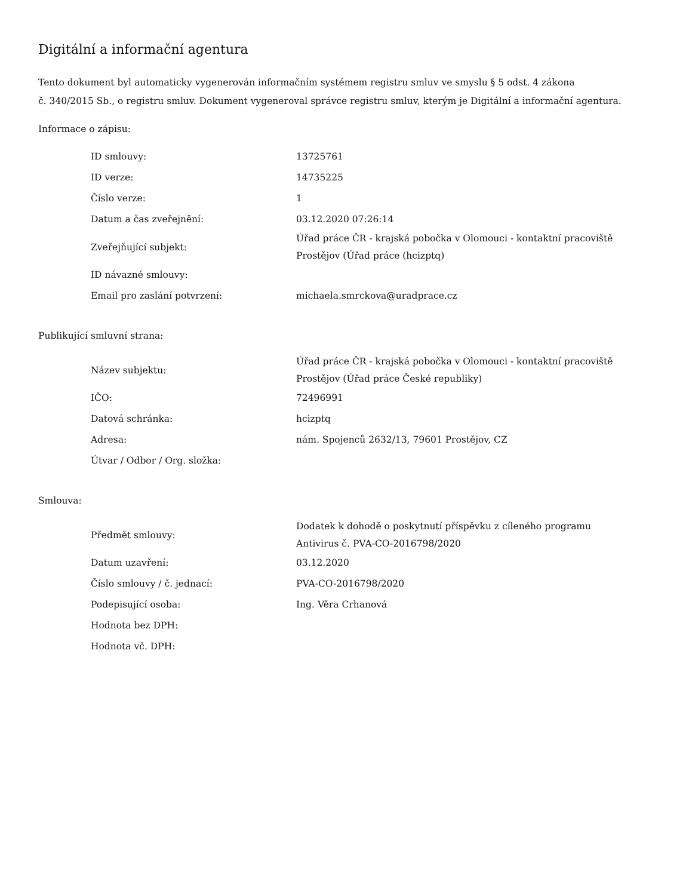Digitální a informační agentura
Tento dokument byl automaticky vygenerován informačním systémem registru smluv ve smyslu § 5 odst. 4 zákona
č. 340/2015 Sb., o registru smluv. Dokument vygeneroval správce registru smluv, kterým je Digitální a informační agentura.
Informace o zápisu:
| ID smlouvy: | 13725761 |
| ID verze: | 14735225 |
| Číslo verze: | 1 |
| Datum a čas zveřejnění: | 03.12.2020 07:26:14 |
| Zveřejňující subjekt: | Úřad práce ČR - krajská pobočka v Olomouci - kontaktní pracoviště Prostějov (Úřad práce (hcizptq) |
| ID návazné smlouvy: | |
| Email pro zaslání potvrzení: | michaela.smrckova@uradprace.cz |
Publikující smluvní strana:
| Název subjektu: | Úřad práce ČR - krajská pobočka v Olomouci - kontaktní pracoviště Prostějov (Úřad práce České republiky) |
| IČO: | 72496991 |
| Datová schránka: | hcizptq |
| Adresa: | nám. Spojenců 2632/13, 79601 Prostějov, CZ |
| Útvar / Odbor / Org. složka: | |
Smlouva:
| Předmět smlouvy: | Dodatek k dohodě o poskytnutí příspěvku z cíleného programu Antivirus č. PVA-CO-2016798/2020 |
| Datum uzavření: | 03.12.2020 |
| Číslo smlouvy / č. jednací: | PVA-CO-2016798/2020 |
| Podepisující osoba: | Ing. Věra Crhanová |
| Hodnota bez DPH: | |
| Hodnota vč. DPH: | |